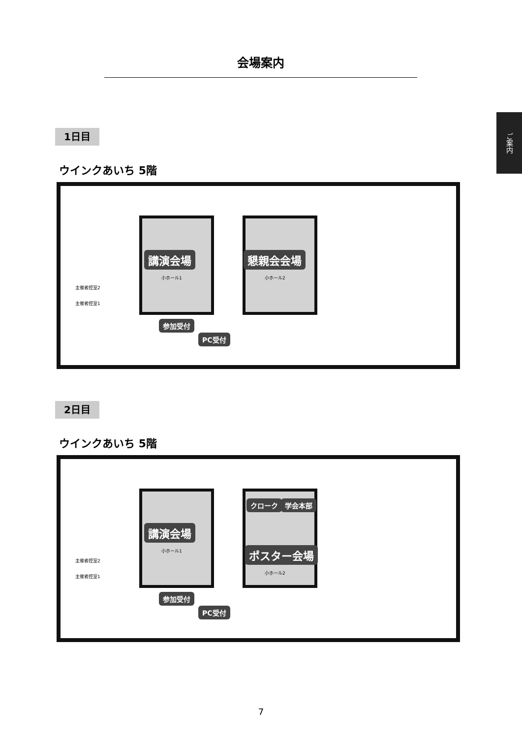会場案内
ご案内
1日目
ウインクあいち 5階
講演会場
小ホール1
懇親会会場
小ホール2
主催者控室2
主催者控室1
参加受付
PC受付
2日目
ウインクあいち 5階
クローク 学会本部
講演会場
小ホール1 ポスター会場
小ホール2
主催者控室2
主催者控室1
参加受付
PC受付
7